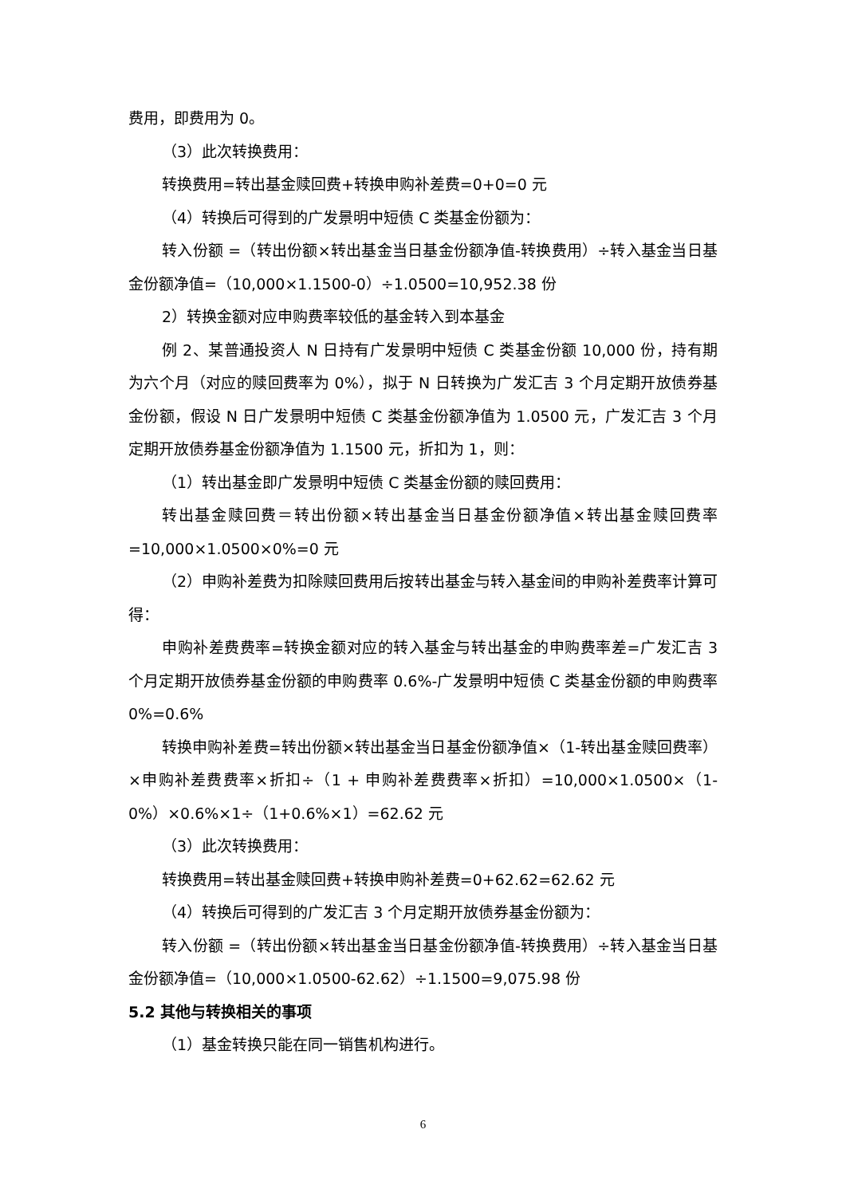费用，即费用为 0。
（3）此次转换费用：
转换费用=转出基金赎回费+转换申购补差费=0+0=0 元
（4）转换后可得到的广发景明中短债 C 类基金份额为：
转入份额 =（转出份额×转出基金当日基金份额净值-转换费用）÷转入基金当日基金份额净值=（10,000×1.1500-0）÷1.0500=10,952.38 份
2）转换金额对应申购费率较低的基金转入到本基金
例 2、某普通投资人 N 日持有广发景明中短债 C 类基金份额 10,000 份，持有期为六个月（对应的赎回费率为 0%），拟于 N 日转换为广发汇吉 3 个月定期开放债券基金份额，假设 N 日广发景明中短债 C 类基金份额净值为 1.0500 元，广发汇吉 3 个月定期开放债券基金份额净值为 1.1500 元，折扣为 1，则：
（1）转出基金即广发景明中短债 C 类基金份额的赎回费用：
转出基金赎回费＝转出份额×转出基金当日基金份额净值×转出基金赎回费率=10,000×1.0500×0%=0 元
（2）申购补差费为扣除赎回费用后按转出基金与转入基金间的申购补差费率计算可得：
申购补差费费率=转换金额对应的转入基金与转出基金的申购费率差=广发汇吉 3 个月定期开放债券基金份额的申购费率 0.6%-广发景明中短债 C 类基金份额的申购费率 0%=0.6%
转换申购补差费=转出份额×转出基金当日基金份额净值×（1-转出基金赎回费率）×申购补差费费率×折扣÷（1 + 申购补差费费率×折扣）=10,000×1.0500×（1-0%）×0.6%×1÷（1+0.6%×1）=62.62 元
（3）此次转换费用：
转换费用=转出基金赎回费+转换申购补差费=0+62.62=62.62 元
（4）转换后可得到的广发汇吉 3 个月定期开放债券基金份额为：
转入份额 =（转出份额×转出基金当日基金份额净值-转换费用）÷转入基金当日基金份额净值=（10,000×1.0500-62.62）÷1.1500=9,075.98 份
5.2 其他与转换相关的事项
（1）基金转换只能在同一销售机构进行。
6